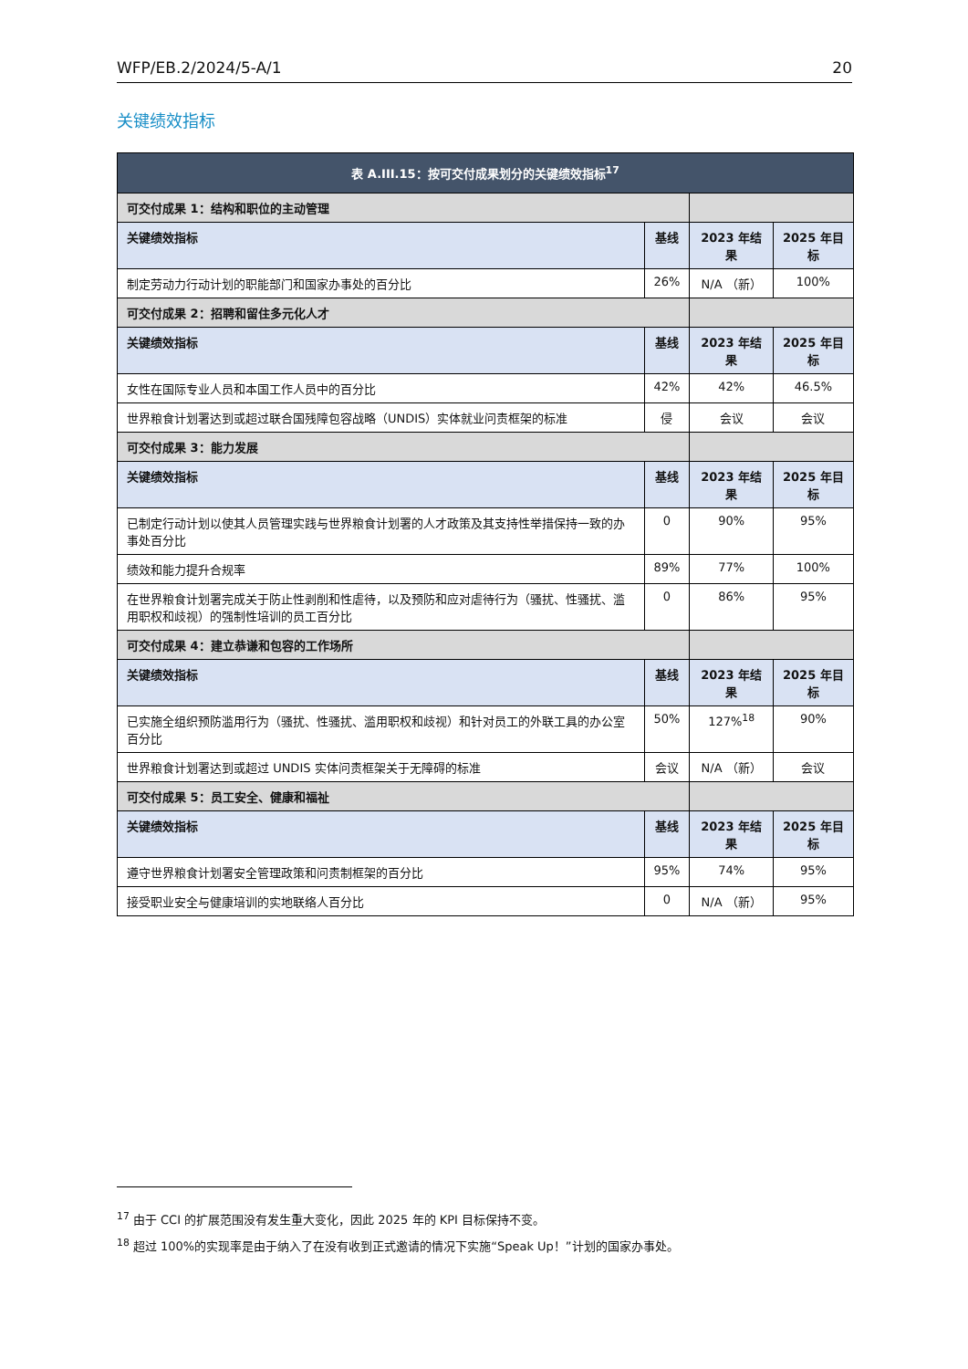WFP/EB.2/2024/5-A/1 20
关键绩效指标
| 表 A.III.15：按可交付成果划分的关键绩效指标<sup>17</sup> | | | |
| --- | --- | --- | --- |
| 可交付成果 1：结构和职位的主动管理 | | | |
| 关键绩效指标 | 基线 | 2023 年结果 | 2025 年目标 |
| 制定劳动力行动计划的职能部门和国家办事处的百分比 | 26% | N/A （新） | 100% |
| 可交付成果 2：招聘和留住多元化人才 | | | |
| 关键绩效指标 | 基线 | 2023 年结果 | 2025 年目标 |
| 女性在国际专业人员和本国工作人员中的百分比 | 42% | 42% | 46.5% |
| 世界粮食计划署达到或超过联合国残障包容战略（UNDIS）实体就业问责框架的标准 | 侵 | 会议 | 会议 |
| 可交付成果 3：能力发展 | | | |
| 关键绩效指标 | 基线 | 2023 年结果 | 2025 年目标 |
| 已制定行动计划以使其人员管理实践与世界粮食计划署的人才政策及其支持性举措保持一致的办事处百分比 | 0 | 90% | 95% |
| 绩效和能力提升合规率 | 89% | 77% | 100% |
| 在世界粮食计划署完成关于防止性剥削和性虐待，以及预防和应对虐待行为（骚扰、性骚扰、滥用职权和歧视）的强制性培训的员工百分比 | 0 | 86% | 95% |
| 可交付成果 4：建立恭谦和包容的工作场所 | | | |
| 关键绩效指标 | 基线 | 2023 年结果 | 2025 年目标 |
| 已实施全组织预防滥用行为（骚扰、性骚扰、滥用职权和歧视）和针对员工的外联工具的办公室百分比 | 50% | 127%<sup>18</sup> | 90% |
| 世界粮食计划署达到或超过 UNDIS 实体问责框架关于无障碍的标准 | 会议 | N/A （新） | 会议 |
| 可交付成果 5：员工安全、健康和福祉 | | | |
| 关键绩效指标 | 基线 | 2023 年结果 | 2025 年目标 |
| 遵守世界粮食计划署安全管理政策和问责制框架的百分比 | 95% | 74% | 95% |
| 接受职业安全与健康培训的实地联络人百分比 | 0 | N/A （新） | 95% |
<sup>17</sup> 由于 CCI 的扩展范围没有发生重大变化，因此 2025 年的 KPI 目标保持不变。
<sup>18</sup> 超过 100%的实现率是由于纳入了在没有收到正式邀请的情况下实施“Speak Up！”计划的国家办事处。